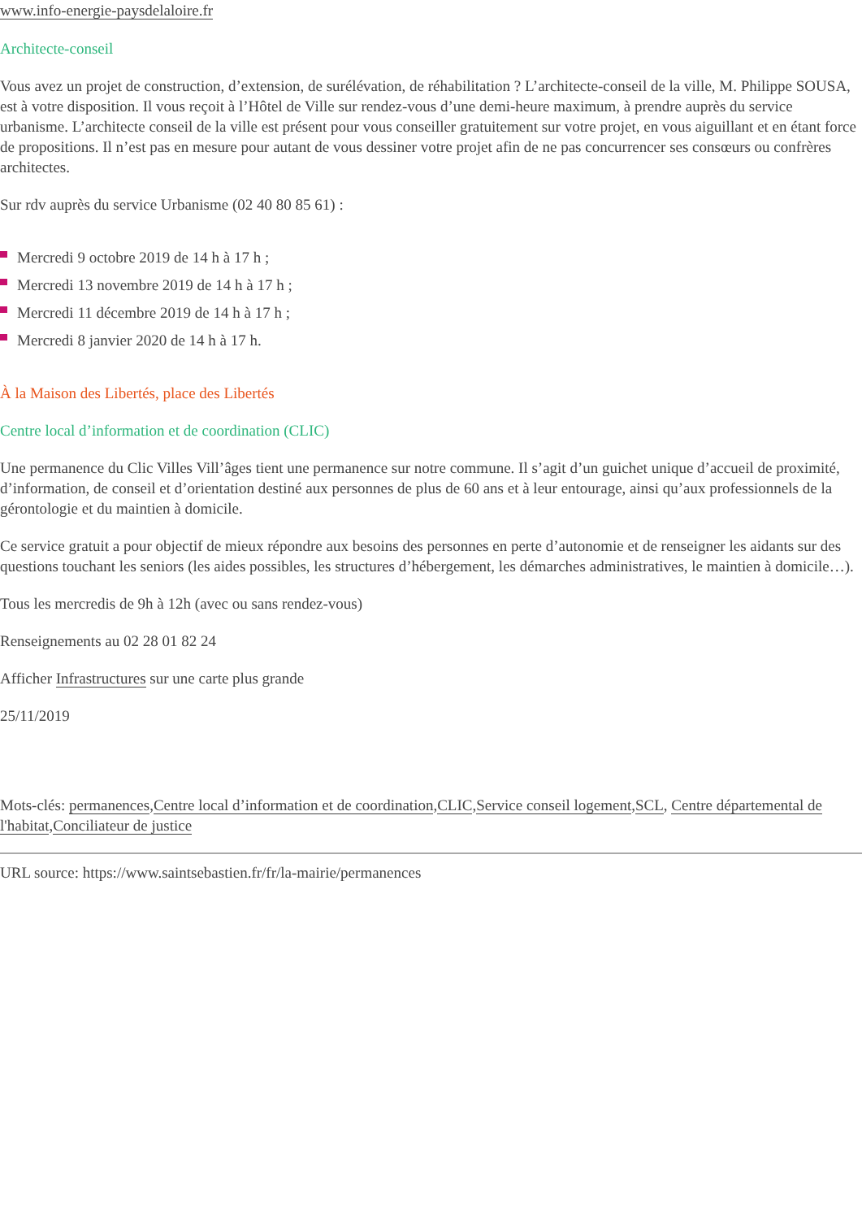www.info-energie-paysdelaloire.fr
Architecte-conseil
Vous avez un projet de construction, d’extension, de surélévation, de réhabilitation ? L’architecte-conseil de la ville, M. Philippe SOUSA, est à votre disposition. Il vous reçoit à l’Hôtel de Ville sur rendez-vous d’une demi-heure maximum, à prendre auprès du service urbanisme. L’architecte conseil de la ville est présent pour vous conseiller gratuitement sur votre projet, en vous aiguillant et en étant force de propositions. Il n’est pas en mesure pour autant de vous dessiner votre projet afin de ne pas concurrencer ses consœurs ou confrères architectes.
Sur rdv auprès du service Urbanisme (02 40 80 85 61) :
Mercredi 9 octobre 2019 de 14 h à 17 h ;
Mercredi 13 novembre 2019 de 14 h à 17 h ;
Mercredi 11 décembre 2019 de 14 h à 17 h ;
Mercredi 8 janvier 2020 de 14 h à 17 h.
À la Maison des Libertés, place des Libertés
Centre local d’information et de coordination (CLIC)
Une permanence du Clic Villes Vill’âges tient une permanence sur notre commune. Il s’agit d’un guichet unique d’accueil de proximité, d’information, de conseil et d’orientation destiné aux personnes de plus de 60 ans et à leur entourage, ainsi qu’aux professionnels de la gérontologie et du maintien à domicile.
Ce service gratuit a pour objectif de mieux répondre aux besoins des personnes en perte d’autonomie et de renseigner les aidants sur des questions touchant les seniors (les aides possibles, les structures d’hébergement, les démarches administratives, le maintien à domicile…).
Tous les mercredis de 9h à 12h (avec ou sans rendez-vous)
Renseignements au 02 28 01 82 24
Afficher Infrastructures sur une carte plus grande
25/11/2019
Mots-clés: permanences,Centre local d’information et de coordination,CLIC,Service conseil logement,SCL, Centre départemental de l'habitat,Conciliateur de justice
URL source: https://www.saintsebastien.fr/fr/la-mairie/permanences